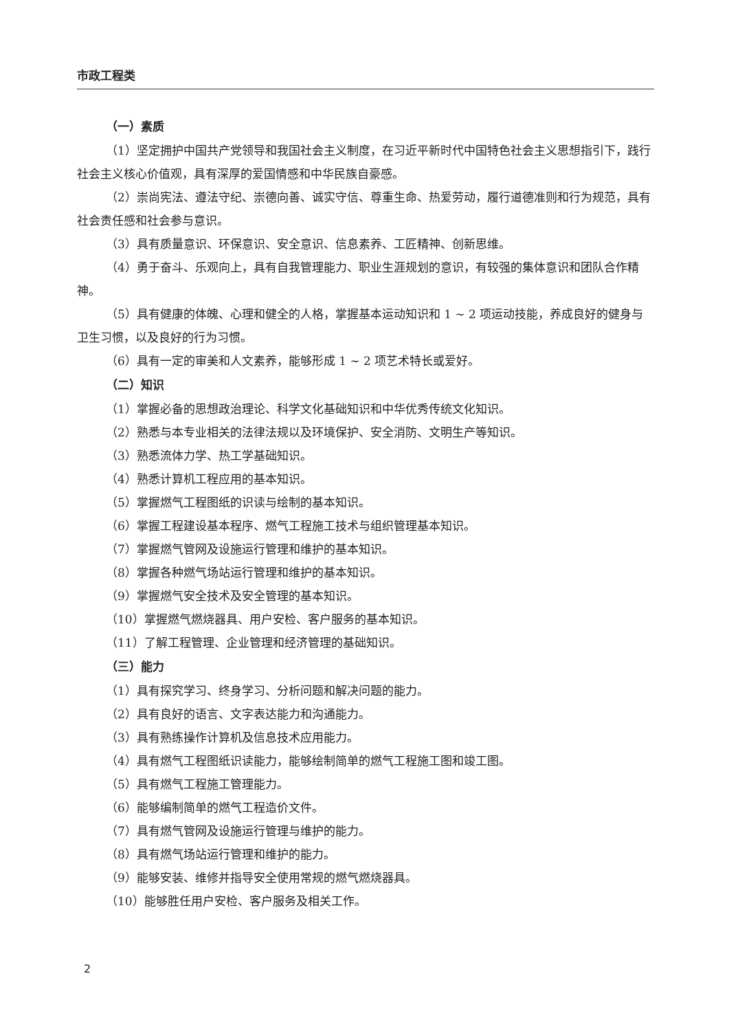市政工程类
（一）素质
（1）坚定拥护中国共产党领导和我国社会主义制度，在习近平新时代中国特色社会主义思想指引下，践行社会主义核心价值观，具有深厚的爱国情感和中华民族自豪感。
（2）崇尚宪法、遵法守纪、崇德向善、诚实守信、尊重生命、热爱劳动，履行道德准则和行为规范，具有社会责任感和社会参与意识。
（3）具有质量意识、环保意识、安全意识、信息素养、工匠精神、创新思维。
（4）勇于奋斗、乐观向上，具有自我管理能力、职业生涯规划的意识，有较强的集体意识和团队合作精神。
（5）具有健康的体魄、心理和健全的人格，掌握基本运动知识和 1 ~ 2 项运动技能，养成良好的健身与卫生习惯，以及良好的行为习惯。
（6）具有一定的审美和人文素养，能够形成 1 ~ 2 项艺术特长或爱好。
（二）知识
（1）掌握必备的思想政治理论、科学文化基础知识和中华优秀传统文化知识。
（2）熟悉与本专业相关的法律法规以及环境保护、安全消防、文明生产等知识。
（3）熟悉流体力学、热工学基础知识。
（4）熟悉计算机工程应用的基本知识。
（5）掌握燃气工程图纸的识读与绘制的基本知识。
（6）掌握工程建设基本程序、燃气工程施工技术与组织管理基本知识。
（7）掌握燃气管网及设施运行管理和维护的基本知识。
（8）掌握各种燃气场站运行管理和维护的基本知识。
（9）掌握燃气安全技术及安全管理的基本知识。
（10）掌握燃气燃烧器具、用户安检、客户服务的基本知识。
（11）了解工程管理、企业管理和经济管理的基础知识。
（三）能力
（1）具有探究学习、终身学习、分析问题和解决问题的能力。
（2）具有良好的语言、文字表达能力和沟通能力。
（3）具有熟练操作计算机及信息技术应用能力。
（4）具有燃气工程图纸识读能力，能够绘制简单的燃气工程施工图和竣工图。
（5）具有燃气工程施工管理能力。
（6）能够编制简单的燃气工程造价文件。
（7）具有燃气管网及设施运行管理与维护的能力。
（8）具有燃气场站运行管理和维护的能力。
（9）能够安装、维修并指导安全使用常规的燃气燃烧器具。
（10）能够胜任用户安检、客户服务及相关工作。
2